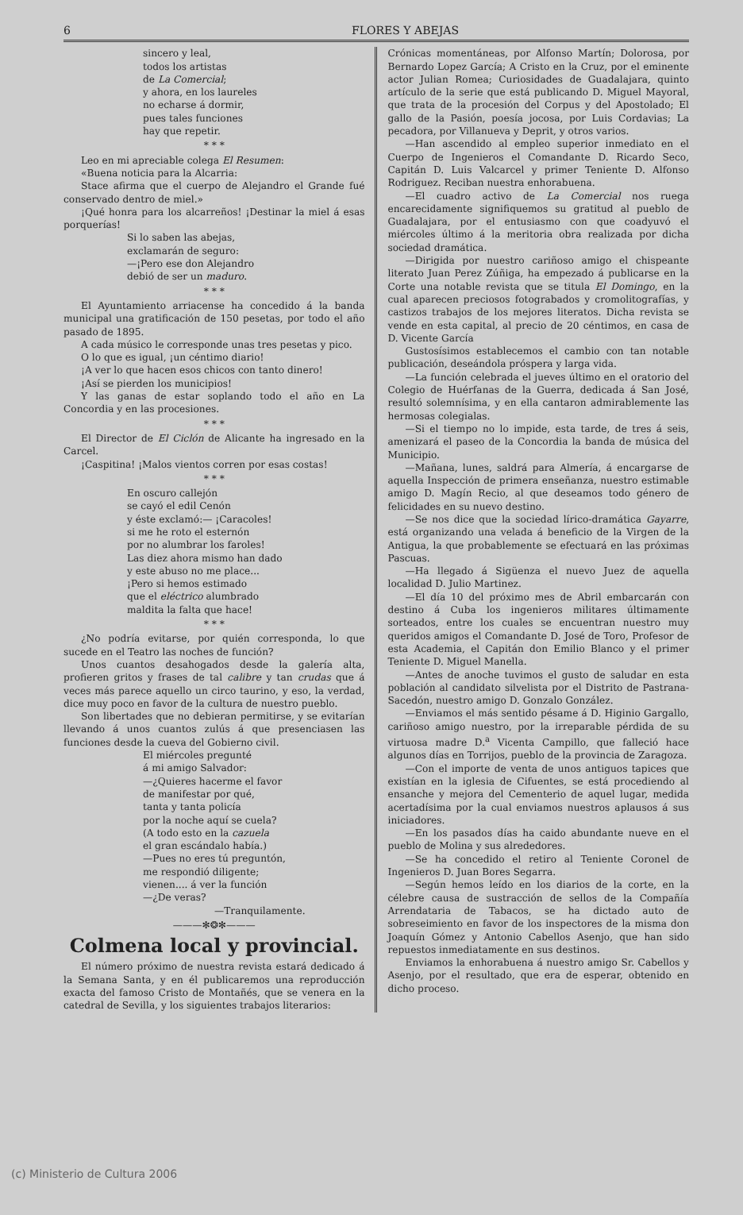6 FLORES Y ABEJAS
sincero y leal,
todos los artistas
de La Comercial;
y ahora, en los laureles
no echarse á dormir,
pues tales funciones
hay que repetir.
* * *
Leo en mi apreciable colega El Resumen:
«Buena noticia para la Alcarria:
Stace afirma que el cuerpo de Alejandro el Grande fué conservado dentro de miel.»
¡Qué honra para los alcarreños! ¡Destinar la miel á esas porquerías!
Si lo saben las abejas,
exclamarán de seguro:
—¡Pero ese don Alejandro
debió de ser un maduro.
* * *
El Ayuntamiento arriacense ha concedido á la banda municipal una gratificación de 150 pesetas, por todo el año pasado de 1895.
A cada músico le corresponde unas tres pesetas y pico.
O lo que es igual, ¡un céntimo diario!
¡A ver lo que hacen esos chicos con tanto dinero!
¡Así se pierden los municipios!
Y las ganas de estar soplando todo el año en La Concordia y en las procesiones.
* * *
El Director de El Ciclón de Alicante ha ingresado en la Carcel.
¡Caspitina! ¡Malos vientos corren por esas costas!
* * *
En oscuro callejón
se cayó el edil Cenón
y éste exclamó:— ¡Caracoles!
si me he roto el esternón
por no alumbrar los faroles!
Las diez ahora mismo han dado
y este abuso no me place...
¡Pero si hemos estimado
que el eléctrico alumbrado
maldita la falta que hace!
* * *
¿No podría evitarse, por quién corresponda, lo que sucede en el Teatro las noches de función?
Unos cuantos desahogados desde la galería alta, profieren gritos y frases de tal calibre y tan crudas que á veces más parece aquello un circo taurino, y eso, la verdad, dice muy poco en favor de la cultura de nuestro pueblo.
Son libertades que no debieran permitirse, y se evitarían llevando á unos cuantos zulús á que presenciasen las funciones desde la cueva del Gobierno civil.
El miércoles pregunté
á mi amigo Salvador:
—¿Quieres hacerme el favor
de manifestar por qué,
tanta y tanta policía
por la noche aquí se cuela?
(A todo esto en la cazuela
el gran escándalo había.)
—Pues no eres tú preguntón,
me respondió diligente;
vienen.... á ver la función
—¿De veras?
—Tranquilamente.
———✻❂✻———
Colmena local y provincial.
El número próximo de nuestra revista estará dedicado á la Semana Santa, y en él publicaremos una reproducción exacta del famoso Cristo de Montañés, que se venera en la catedral de Sevilla, y los siguientes trabajos literarios:
Crónicas momentáneas, por Alfonso Martín; Dolorosa, por Bernardo Lopez García; A Cristo en la Cruz, por el eminente actor Julian Romea; Curiosidades de Guadalajara, quinto artículo de la serie que está publicando D. Miguel Mayoral, que trata de la procesión del Corpus y del Apostolado; El gallo de la Pasión, poesía jocosa, por Luis Cordavias; La pecadora, por Villanueva y Deprit, y otros varios.
—Han ascendido al empleo superior inmediato en el Cuerpo de Ingenieros el Comandante D. Ricardo Seco, Capitán D. Luis Valcarcel y primer Teniente D. Alfonso Rodriguez. Reciban nuestra enhorabuena.
—El cuadro activo de La Comercial nos ruega encarecidamente signifiquemos su gratitud al pueblo de Guadalajara, por el entusiasmo con que coadyuvó el miércoles último á la meritoria obra realizada por dicha sociedad dramática.
—Dirigida por nuestro cariñoso amigo el chispeante literato Juan Perez Zúñiga, ha empezado á publicarse en la Corte una notable revista que se titula El Domingo, en la cual aparecen preciosos fotograbados y cromolitografías, y castizos trabajos de los mejores literatos. Dicha revista se vende en esta capital, al precio de 20 céntimos, en casa de D. Vicente García
Gustosísimos establecemos el cambio con tan notable publicación, deseándola próspera y larga vida.
—La función celebrada el jueves último en el oratorio del Colegio de Huérfanas de la Guerra, dedicada á San José, resultó solemnísima, y en ella cantaron admirablemente las hermosas colegialas.
—Si el tiempo no lo impide, esta tarde, de tres á seis, amenizará el paseo de la Concordia la banda de música del Municipio.
—Mañana, lunes, saldrá para Almería, á encargarse de aquella Inspección de primera enseñanza, nuestro estimable amigo D. Magín Recio, al que deseamos todo género de felicidades en su nuevo destino.
—Se nos dice que la sociedad lírico-dramática Gayarre, está organizando una velada á beneficio de la Virgen de la Antigua, la que probablemente se efectuará en las próximas Pascuas.
—Ha llegado á Sigüenza el nuevo Juez de aquella localidad D. Julio Martinez.
—El día 10 del próximo mes de Abril embarcarán con destino á Cuba los ingenieros militares últimamente sorteados, entre los cuales se encuentran nuestro muy queridos amigos el Comandante D. José de Toro, Profesor de esta Academia, el Capitán don Emilio Blanco y el primer Teniente D. Miguel Manella.
—Antes de anoche tuvimos el gusto de saludar en esta población al candidato silvelista por el Distrito de Pastrana-Sacedón, nuestro amigo D. Gonzalo González.
—Enviamos el más sentido pésame á D. Higinio Gargallo, cariñoso amigo nuestro, por la irreparable pérdida de su virtuosa madre D.<sup>a</sup> Vicenta Campillo, que falleció hace algunos días en Torrijos, pueblo de la provincia de Zaragoza.
—Con el importe de venta de unos antiguos tapices que existían en la iglesia de Cifuentes, se está procediendo al ensanche y mejora del Cementerio de aquel lugar, medida acertadísima por la cual enviamos nuestros aplausos á sus iniciadores.
—En los pasados días ha caido abundante nueve en el pueblo de Molina y sus alrededores.
—Se ha concedido el retiro al Teniente Coronel de Ingenieros D. Juan Bores Segarra.
—Según hemos leído en los diarios de la corte, en la célebre causa de sustracción de sellos de la Compañía Arrendataria de Tabacos, se ha dictado auto de sobreseimiento en favor de los inspectores de la misma don Joaquín Gómez y Antonio Cabellos Asenjo, que han sido repuestos inmediatamente en sus destinos.
Enviamos la enhorabuena á nuestro amigo Sr. Cabellos y Asenjo, por el resultado, que era de esperar, obtenido en dicho proceso.
(c) Ministerio de Cultura 2006